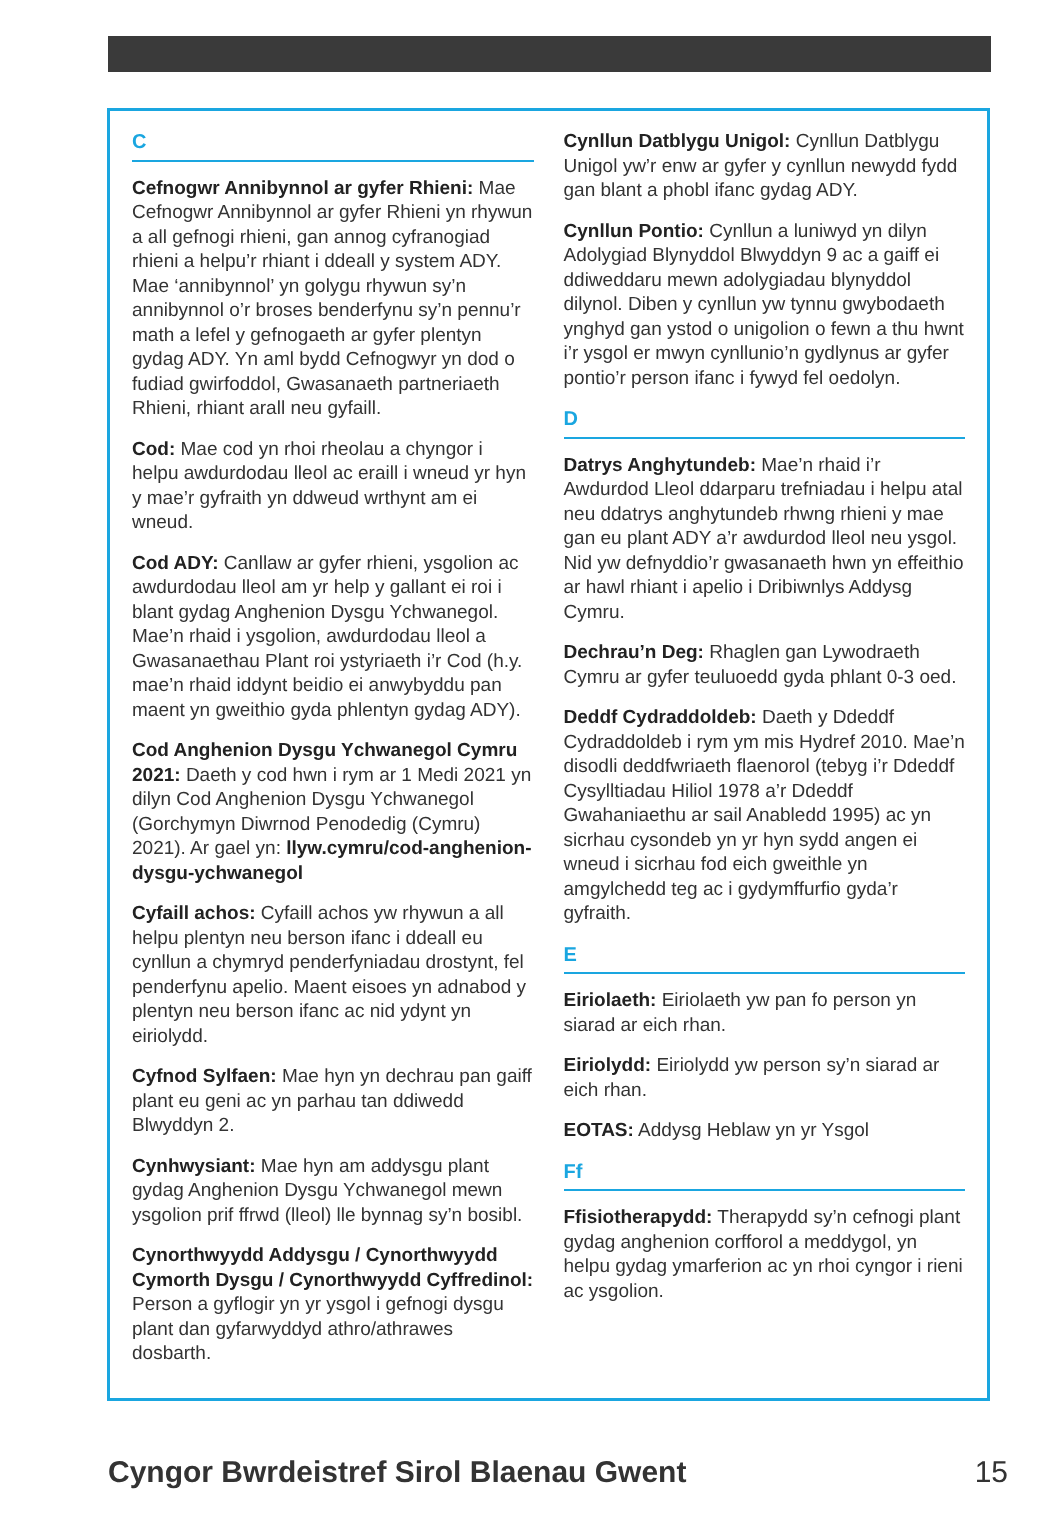C
Cefnogwr Annibynnol ar gyfer Rhieni: Mae Cefnogwr Annibynnol ar gyfer Rhieni yn rhywun a all gefnogi rhieni, gan annog cyfranogiad rhieni a helpu’r rhiant i ddeall y system ADY. Mae ‘annibynnol’ yn golygu rhywun sy’n annibynnol o’r broses benderfynu sy’n pennu’r math a lefel y gefnogaeth ar gyfer plentyn gydag ADY. Yn aml bydd Cefnogwyr yn dod o fudiad gwirfoddol, Gwasanaeth partneriaeth Rhieni, rhiant arall neu gyfaill.
Cod: Mae cod yn rhoi rheolau a chyngor i helpu awdurdodau lleol ac eraill i wneud yr hyn y mae’r gyfraith yn ddweud wrthynt am ei wneud.
Cod ADY: Canllaw ar gyfer rhieni, ysgolion ac awdurdodau lleol am yr help y gallant ei roi i blant gydag Anghenion Dysgu Ychwanegol. Mae’n rhaid i ysgolion, awdurdodau lleol a Gwasanaethau Plant roi ystyriaeth i’r Cod (h.y. mae’n rhaid iddynt beidio ei anwybyddu pan maent yn gweithio gyda phlentyn gydag ADY).
Cod Anghenion Dysgu Ychwanegol Cymru 2021: Daeth y cod hwn i rym ar 1 Medi 2021 yn dilyn Cod Anghenion Dysgu Ychwanegol (Gorchymyn Diwrnod Penodedig (Cymru) 2021). Ar gael yn: llyw.cymru/cod-anghenion-dysgu-ychwanegol
Cyfaill achos: Cyfaill achos yw rhywun a all helpu plentyn neu berson ifanc i ddeall eu cynllun a chymryd penderfyniadau drostynt, fel penderfynu apelio. Maent eisoes yn adnabod y plentyn neu berson ifanc ac nid ydynt yn eiriolydd.
Cyfnod Sylfaen: Mae hyn yn dechrau pan gaiff plant eu geni ac yn parhau tan ddiwedd Blwyddyn 2.
Cynhwysiant: Mae hyn am addysgu plant gydag Anghenion Dysgu Ychwanegol mewn ysgolion prif ffrwd (lleol) lle bynnag sy’n bosibl.
Cynorthwyydd Addysgu / Cynorthwyydd Cymorth Dysgu / Cynorthwyydd Cyffredinol: Person a gyflogir yn yr ysgol i gefnogi dysgu plant dan gyfarwyddyd athro/athrawes dosbarth.
Cynllun Datblygu Unigol: Cynllun Datblygu Unigol yw’r enw ar gyfer y cynllun newydd fydd gan blant a phobl ifanc gydag ADY.
Cynllun Pontio: Cynllun a luniwyd yn dilyn Adolygiad Blynyddol Blwyddyn 9 ac a gaiff ei ddiweddaru mewn adolygiadau blynyddol dilynol. Diben y cynllun yw tynnu gwybodaeth ynghyd gan ystod o unigolion o fewn a thu hwnt i’r ysgol er mwyn cynllunio’n gydlynus ar gyfer pontio’r person ifanc i fywyd fel oedolyn.
D
Datrys Anghytundeb: Mae’n rhaid i’r Awdurdod Lleol ddarparu trefniadau i helpu atal neu ddatrys anghytundeb rhwng rhieni y mae gan eu plant ADY a’r awdurdod lleol neu ysgol. Nid yw defnyddio’r gwasanaeth hwn yn effeithio ar hawl rhiant i apelio i Dribiwnlys Addysg Cymru.
Dechrau’n Deg: Rhaglen gan Lywodraeth Cymru ar gyfer teuluoedd gyda phlant 0-3 oed.
Deddf Cydraddoldeb: Daeth y Ddeddf Cydraddoldeb i rym ym mis Hydref 2010. Mae’n disodli deddfwriaeth flaenorol (tebyg i’r Ddeddf Cysylltiadau Hiliol 1978 a’r Ddeddf Gwahaniaethu ar sail Anabledd 1995) ac yn sicrhau cysondeb yn yr hyn sydd angen ei wneud i sicrhau fod eich gweithle yn amgylchedd teg ac i gydymffurfio gyda’r gyfraith.
E
Eiriolaeth: Eiriolaeth yw pan fo person yn siarad ar eich rhan.
Eiriolydd: Eiriolydd yw person sy’n siarad ar eich rhan.
EOTAS: Addysg Heblaw yn yr Ysgol
Ff
Ffisiotherapydd: Therapydd sy’n cefnogi plant gydag anghenion corfforol a meddygol, yn helpu gydag ymarferion ac yn rhoi cyngor i rieni ac ysgolion.
Cyngor Bwrdeistref Sirol Blaenau Gwent 15